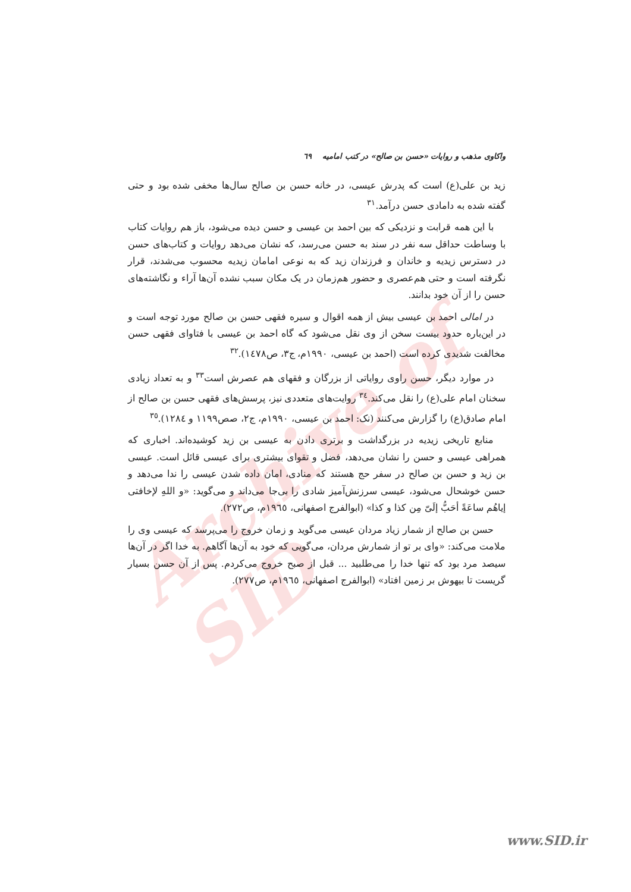Archive of SID
واکاوی مذهب و روایات «حسن بن صالح» در کتب امامیه ٦٩
زید بن علی(ع) است که پدرش عیسی، در خانه حسن بن صالح سال‌ها مخفی شده بود و حتی گفته شده به دامادی حسن درآمد.<sup>٣١</sup>
با این همه قرابت و نزدیکی که بین احمد بن عیسی و حسن دیده می‌شود، باز هم روایات کتاب با وساطت حداقل سه نفر در سند به حسن می‌رسد، که نشان می‌دهد روایات و کتاب‌های حسن در دسترس زیدیه و خاندان و فرزندان زید که به نوعی امامان زیدیه محسوب می‌شدند، قرار نگرفته است و حتی هم‌عصری و حضور هم‌زمان در یک مکان سبب نشده آن‌ها آراء و نگاشته‌های حسن را از آن خود بدانند.
در امالی احمد بن عیسی بیش از همه اقوال و سیره فقهی حسن بن صالح مورد توجه است و در این‌باره حدود بیست سخن از وی نقل می‌شود که گاه احمد بن عیسی با فتاوای فقهی حسن مخالفت شدیدی کرده است (احمد بن عیسی، ١٩٩٠م، ج٣، ص١٤٧٨).<sup>٣٢</sup>
در موارد دیگر، حسن راوی روایاتی از بزرگان و فقهای هم عصرش است<sup>٣٣</sup> و به تعداد زیادی سخنان امام علی(ع) را نقل می‌کند.<sup>٣٤</sup> روایت‌های متعددی نیز، پرسش‌های فقهی حسن بن صالح از امام صادق(ع) را گزارش می‌کنند (نک: احمد بن عیسی، ١٩٩٠م، ج٢، صص١١٩٩ و ١٢٨٤).<sup>٣٥</sup>
منابع تاریخی زیدیه در بزرگداشت و برتری دادن به عیسی بن زید کوشیده‌اند. اخباری که همراهی عیسی و حسن را نشان می‌دهد، فضل و تقوای بیشتری برای عیسی قائل است. عیسی بن زید و حسن بن صالح در سفر حج هستند که منادی، امان داده شدن عیسی را ندا می‌دهد و حسن خوشحال می‌شود، عیسی سرزنش‌آمیز شادی را بی‌جا می‌داند و می‌گوید: «و اللهِ لإخافتی إیاهُم ساعَةً أحَبُّ إلَیّ مِن کذا و کذا» (ابوالفرج اصفهانی، ١٩٦٥م، ص٢٧٢).
حسن بن صالح از شمار زیاد مردان عیسی می‌گوید و زمان خروج را می‌پرسد که عیسی وی را ملامت می‌کند: «وای بر تو از شمارش مردان، می‌گویی که خود به آن‌ها آگاهم. به خدا اگر در آن‌ها سیصد مرد بود که تنها خدا را می‌طلبید ... قبل از صبح خروج می‌کردم. پس از آن حسن بسیار گریست تا بیهوش بر زمین افتاد» (ابوالفرج اصفهانی، ١٩٦٥م، ص٢٧٧).
www.SID.ir